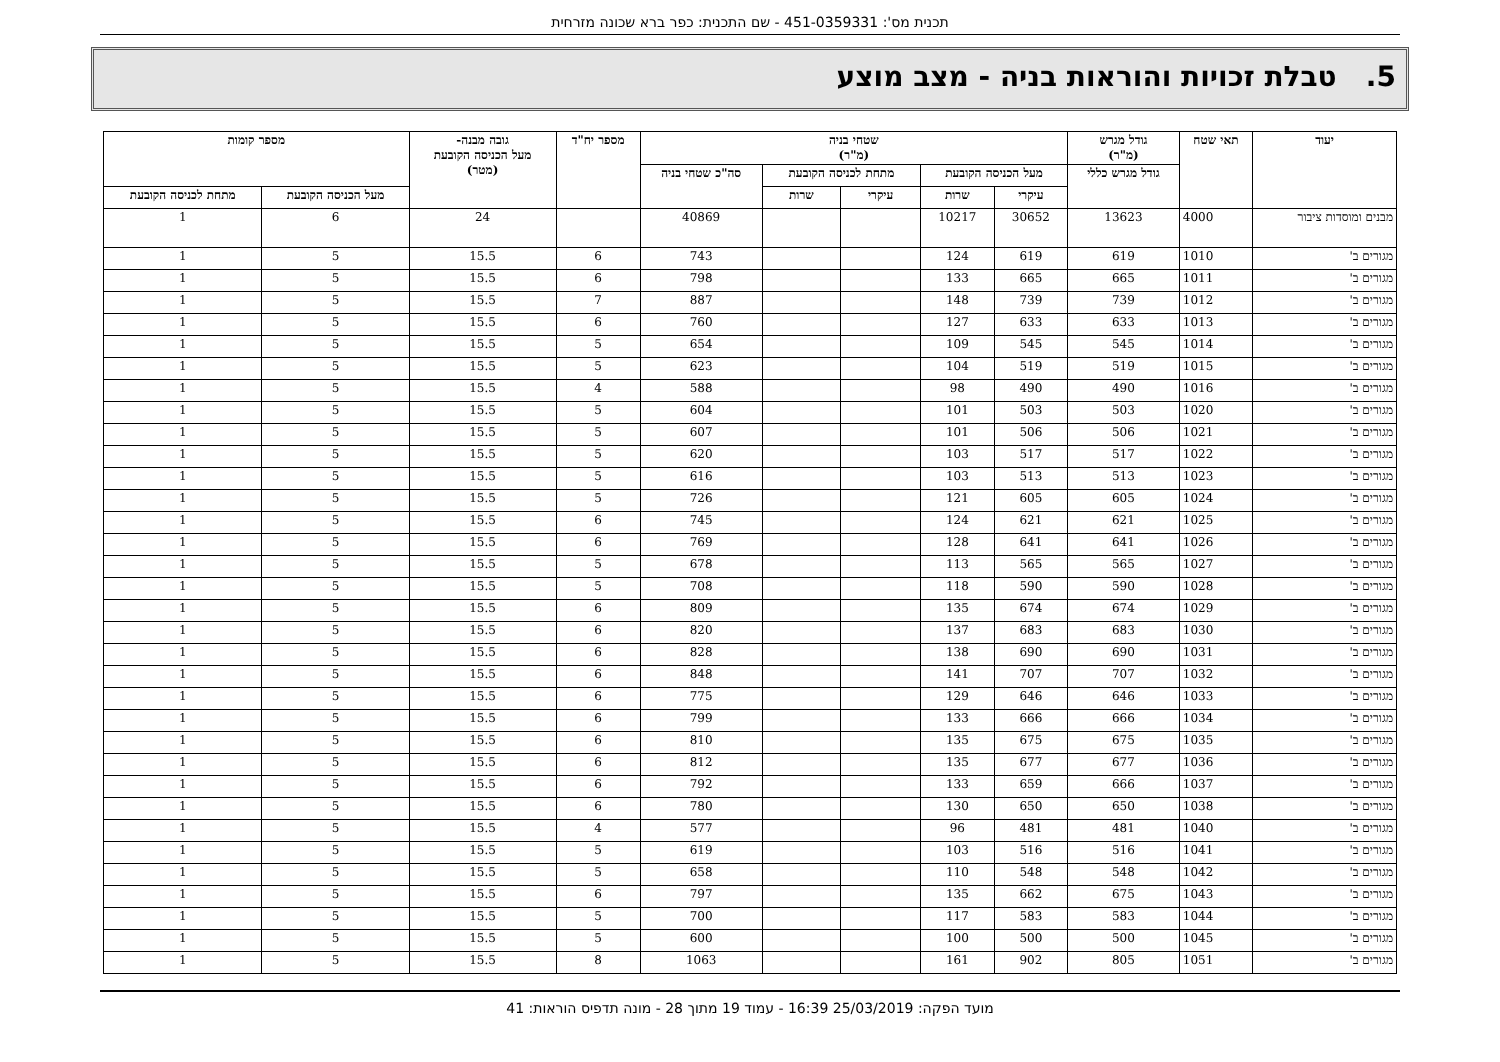תכנית מס': 451-0359331 - שם התכנית: כפר ברא שכונה מזרחית
5. טבלת זכויות והוראות בניה - מצב מוצע
| יעוד | תאי שטח | גודל מגרש (מ"ר) | שטחי בניה (מ"ר) | | | | | מספר יח"ד | גובה מבנה- מעל הכניסה הקובעת (מטר) | מספר קומות | |
| --- | --- | --- | --- | --- | --- | --- | --- | --- | --- | --- | --- |
| | | גודל מגרש כללי | מעל הכניסה הקובעת | | מתחת לכניסה הקובעת | | סה"כ שטחי בניה | | | | |
| | | | עיקרי | שרות | עיקרי | שרות | | | | מעל הכניסה הקובעת | מתחת לכניסה הקובעת |
| מבנים ומוסדות ציבור | 4000 | 13623 | 30652 | 10217 | | | 40869 | | 24 | 6 | 1 |
| מגורים ב' | 1010 | 619 | 619 | 124 | | | 743 | 6 | 15.5 | 5 | 1 |
| מגורים ב' | 1011 | 665 | 665 | 133 | | | 798 | 6 | 15.5 | 5 | 1 |
| מגורים ב' | 1012 | 739 | 739 | 148 | | | 887 | 7 | 15.5 | 5 | 1 |
| מגורים ב' | 1013 | 633 | 633 | 127 | | | 760 | 6 | 15.5 | 5 | 1 |
| מגורים ב' | 1014 | 545 | 545 | 109 | | | 654 | 5 | 15.5 | 5 | 1 |
| מגורים ב' | 1015 | 519 | 519 | 104 | | | 623 | 5 | 15.5 | 5 | 1 |
| מגורים ב' | 1016 | 490 | 490 | 98 | | | 588 | 4 | 15.5 | 5 | 1 |
| מגורים ב' | 1020 | 503 | 503 | 101 | | | 604 | 5 | 15.5 | 5 | 1 |
| מגורים ב' | 1021 | 506 | 506 | 101 | | | 607 | 5 | 15.5 | 5 | 1 |
| מגורים ב' | 1022 | 517 | 517 | 103 | | | 620 | 5 | 15.5 | 5 | 1 |
| מגורים ב' | 1023 | 513 | 513 | 103 | | | 616 | 5 | 15.5 | 5 | 1 |
| מגורים ב' | 1024 | 605 | 605 | 121 | | | 726 | 5 | 15.5 | 5 | 1 |
| מגורים ב' | 1025 | 621 | 621 | 124 | | | 745 | 6 | 15.5 | 5 | 1 |
| מגורים ב' | 1026 | 641 | 641 | 128 | | | 769 | 6 | 15.5 | 5 | 1 |
| מגורים ב' | 1027 | 565 | 565 | 113 | | | 678 | 5 | 15.5 | 5 | 1 |
| מגורים ב' | 1028 | 590 | 590 | 118 | | | 708 | 5 | 15.5 | 5 | 1 |
| מגורים ב' | 1029 | 674 | 674 | 135 | | | 809 | 6 | 15.5 | 5 | 1 |
| מגורים ב' | 1030 | 683 | 683 | 137 | | | 820 | 6 | 15.5 | 5 | 1 |
| מגורים ב' | 1031 | 690 | 690 | 138 | | | 828 | 6 | 15.5 | 5 | 1 |
| מגורים ב' | 1032 | 707 | 707 | 141 | | | 848 | 6 | 15.5 | 5 | 1 |
| מגורים ב' | 1033 | 646 | 646 | 129 | | | 775 | 6 | 15.5 | 5 | 1 |
| מגורים ב' | 1034 | 666 | 666 | 133 | | | 799 | 6 | 15.5 | 5 | 1 |
| מגורים ב' | 1035 | 675 | 675 | 135 | | | 810 | 6 | 15.5 | 5 | 1 |
| מגורים ב' | 1036 | 677 | 677 | 135 | | | 812 | 6 | 15.5 | 5 | 1 |
| מגורים ב' | 1037 | 666 | 659 | 133 | | | 792 | 6 | 15.5 | 5 | 1 |
| מגורים ב' | 1038 | 650 | 650 | 130 | | | 780 | 6 | 15.5 | 5 | 1 |
| מגורים ב' | 1040 | 481 | 481 | 96 | | | 577 | 4 | 15.5 | 5 | 1 |
| מגורים ב' | 1041 | 516 | 516 | 103 | | | 619 | 5 | 15.5 | 5 | 1 |
| מגורים ב' | 1042 | 548 | 548 | 110 | | | 658 | 5 | 15.5 | 5 | 1 |
| מגורים ב' | 1043 | 675 | 662 | 135 | | | 797 | 6 | 15.5 | 5 | 1 |
| מגורים ב' | 1044 | 583 | 583 | 117 | | | 700 | 5 | 15.5 | 5 | 1 |
| מגורים ב' | 1045 | 500 | 500 | 100 | | | 600 | 5 | 15.5 | 5 | 1 |
| מגורים ב' | 1051 | 805 | 902 | 161 | | | 1063 | 8 | 15.5 | 5 | 1 |
מועד הפקה: 25/03/2019 16:39 - עמוד 19 מתוך 28 - מונה תדפיס הוראות: 41